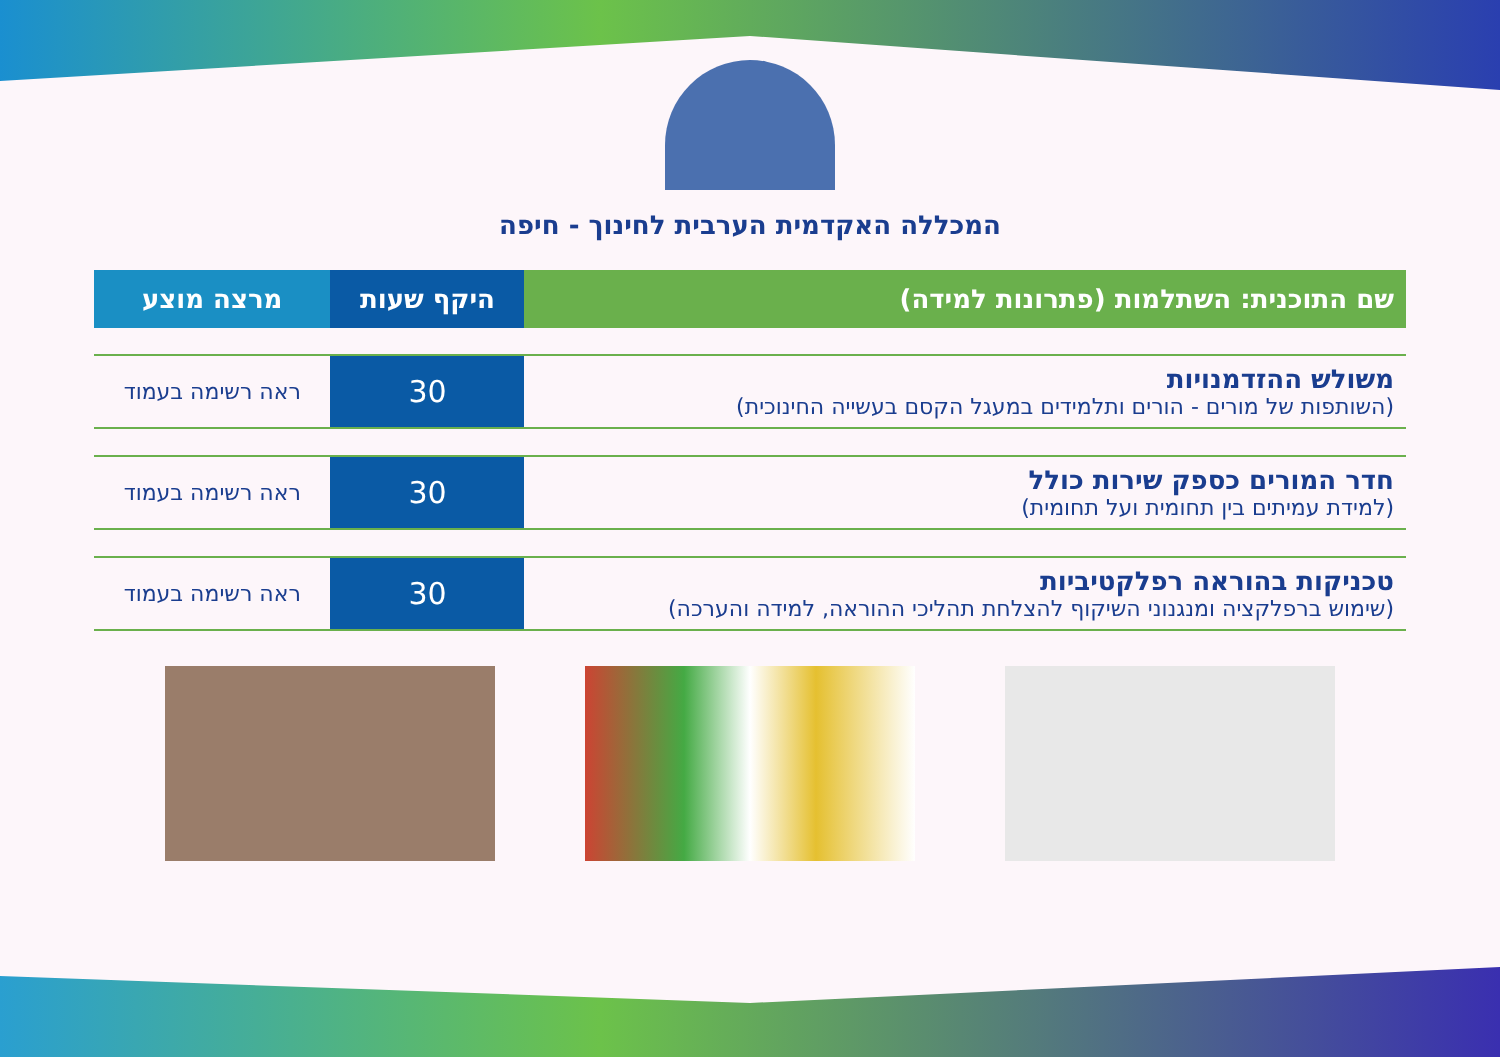המכללה האקדמית הערבית לחינוך - חיפה
| שם התוכנית: השתלמות (פתרונות למידה) | היקף שעות | מרצה מוצע |
| --- | --- | --- |
| משולש ההזדמנויות (השותפות של מורים - הורים ותלמידים במעגל הקסם בעשייה החינוכית) | 30 | ראה רשימה בעמוד |
| חדר המורים כספק שירות כולל (למידת עמיתים בין תחומית ועל תחומית) | 30 | ראה רשימה בעמוד |
| טכניקות בהוראה רפלקטיביות (שימוש ברפלקציה ומנגנוני השיקוף להצלחת תהליכי ההוראה, למידה והערכה) | 30 | ראה רשימה בעמוד |